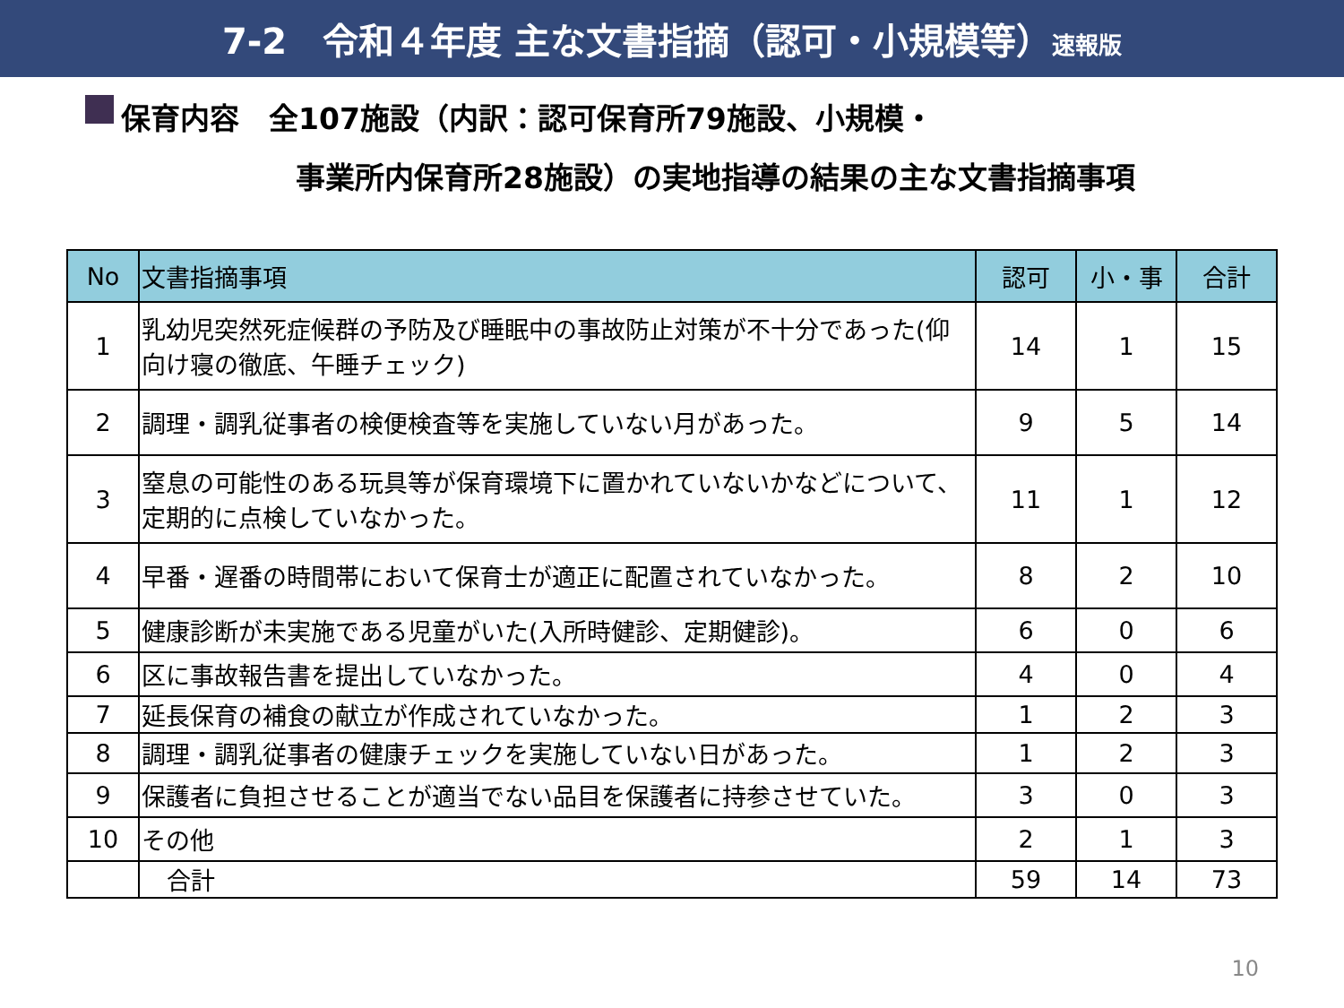7-2　令和４年度 主な文書指摘（認可・小規模等）速報版
保育内容　全107施設（内訳：認可保育所79施設、小規模・
事業所内保育所28施設）の実地指導の結果の主な文書指摘事項
| No | 文書指摘事項 | 認可 | 小・事 | 合計 |
| --- | --- | --- | --- | --- |
| 1 | 乳幼児突然死症候群の予防及び睡眠中の事故防止対策が不十分であった(仰向け寝の徹底、午睡チェック) | 14 | 1 | 15 |
| 2 | 調理・調乳従事者の検便検査等を実施していない月があった。 | 9 | 5 | 14 |
| 3 | 窒息の可能性のある玩具等が保育環境下に置かれていないかなどについて、定期的に点検していなかった。 | 11 | 1 | 12 |
| 4 | 早番・遅番の時間帯において保育士が適正に配置されていなかった。 | 8 | 2 | 10 |
| 5 | 健康診断が未実施である児童がいた(入所時健診、定期健診)。 | 6 | 0 | 6 |
| 6 | 区に事故報告書を提出していなかった。 | 4 | 0 | 4 |
| 7 | 延長保育の補食の献立が作成されていなかった。 | 1 | 2 | 3 |
| 8 | 調理・調乳従事者の健康チェックを実施していない日があった。 | 1 | 2 | 3 |
| 9 | 保護者に負担させることが適当でない品目を保護者に持参させていた。 | 3 | 0 | 3 |
| 10 | その他 | 2 | 1 | 3 |
| | 合計 | 59 | 14 | 73 |
10